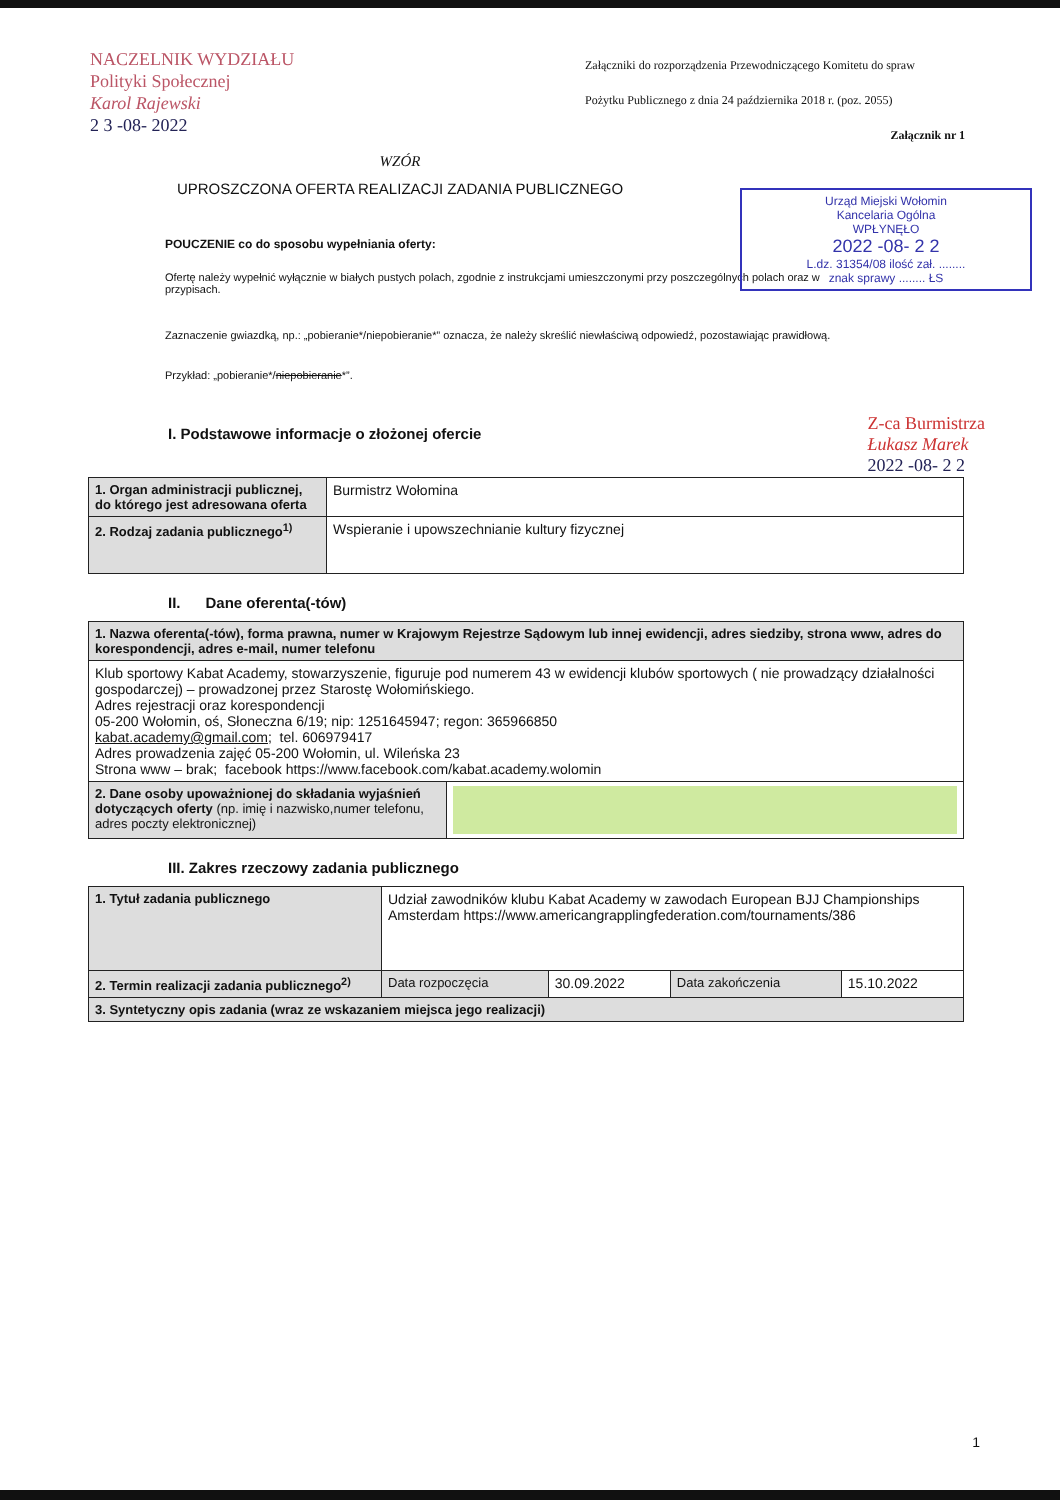NACZELNIK WYDZIAŁU
Polityki Społecznej
Karol Rajewski
2 3 -08- 2022
Załączniki do rozporządzenia Przewodniczącego Komitetu do spraw
Pożytku Publicznego z dnia 24 października 2018 r. (poz. 2055)
Załącznik nr 1
Urząd Miejski Wołomin
Kancelaria Ogólna
WPŁYNĘŁO
2022 -08- 2 2
L.dz. 31354/08 ilość zał. ........
znak sprawy ........ ŁS
WZÓR
UPROSZCZONA OFERTA REALIZACJI ZADANIA PUBLICZNEGO
POUCZENIE co do sposobu wypełniania oferty:
Ofertę należy wypełnić wyłącznie w białych pustych polach, zgodnie z instrukcjami umieszczonymi przy poszczególnych polach oraz w przypisach.
Zaznaczenie gwiazdką, np.: „pobieranie*/niepobieranie*” oznacza, że należy skreślić niewłaściwą odpowiedź, pozostawiając prawidłową. Przykład: „pobieranie*/niepobieranie*”.
Z-ca Burmistrza
Łukasz Marek
2022 -08- 2 2
I. Podstawowe informacje o złożonej ofercie
| 1. Organ administracji publicznej, do którego jest adresowana oferta | Burmistrz Wołomina |
| 2. Rodzaj zadania publicznego<sup>1)</sup> | Wspieranie i upowszechnianie kultury fizycznej |
II. Dane oferenta(-tów)
| 1. Nazwa oferenta(-tów), forma prawna, numer w Krajowym Rejestrze Sądowym lub innej ewidencji, adres siedziby, strona www, adres do korespondencji, adres e-mail, numer telefonu | |
| Klub sportowy Kabat Academy, stowarzyszenie, figuruje pod numerem 43 w ewidencji klubów sportowych ( nie prowadzący działalności gospodarczej) – prowadzonej przez Starostę Wołomińskiego. Adres rejestracji oraz korespondencji 05-200 Wołomin, oś, Słoneczna 6/19; nip: 1251645947; regon: 365966850 kabat.academy@gmail.com ; tel. 606979417 Adres prowadzenia zajęć 05-200 Wołomin, ul. Wileńska 23 Strona www – brak; facebook https://www.facebook.com/kabat.academy.wolomin | |
| 2. Dane osoby upoważnionej do składania wyjaśnień dotyczących oferty (np. imię i nazwisko,numer telefonu, adres poczty elektronicznej) | |
III. Zakres rzeczowy zadania publicznego
| 1. Tytuł zadania publicznego | Udział zawodników klubu Kabat Academy w zawodach European BJJ Championships Amsterdam https://www.americangrapplingfederation.com/tournaments/386 | | | |
| 2. Termin realizacji zadania publicznego<sup>2)</sup> | Data rozpoczęcia | 30.09.2022 | Data zakończenia | 15.10.2022 |
| 3. Syntetyczny opis zadania (wraz ze wskazaniem miejsca jego realizacji) | | | | |
1